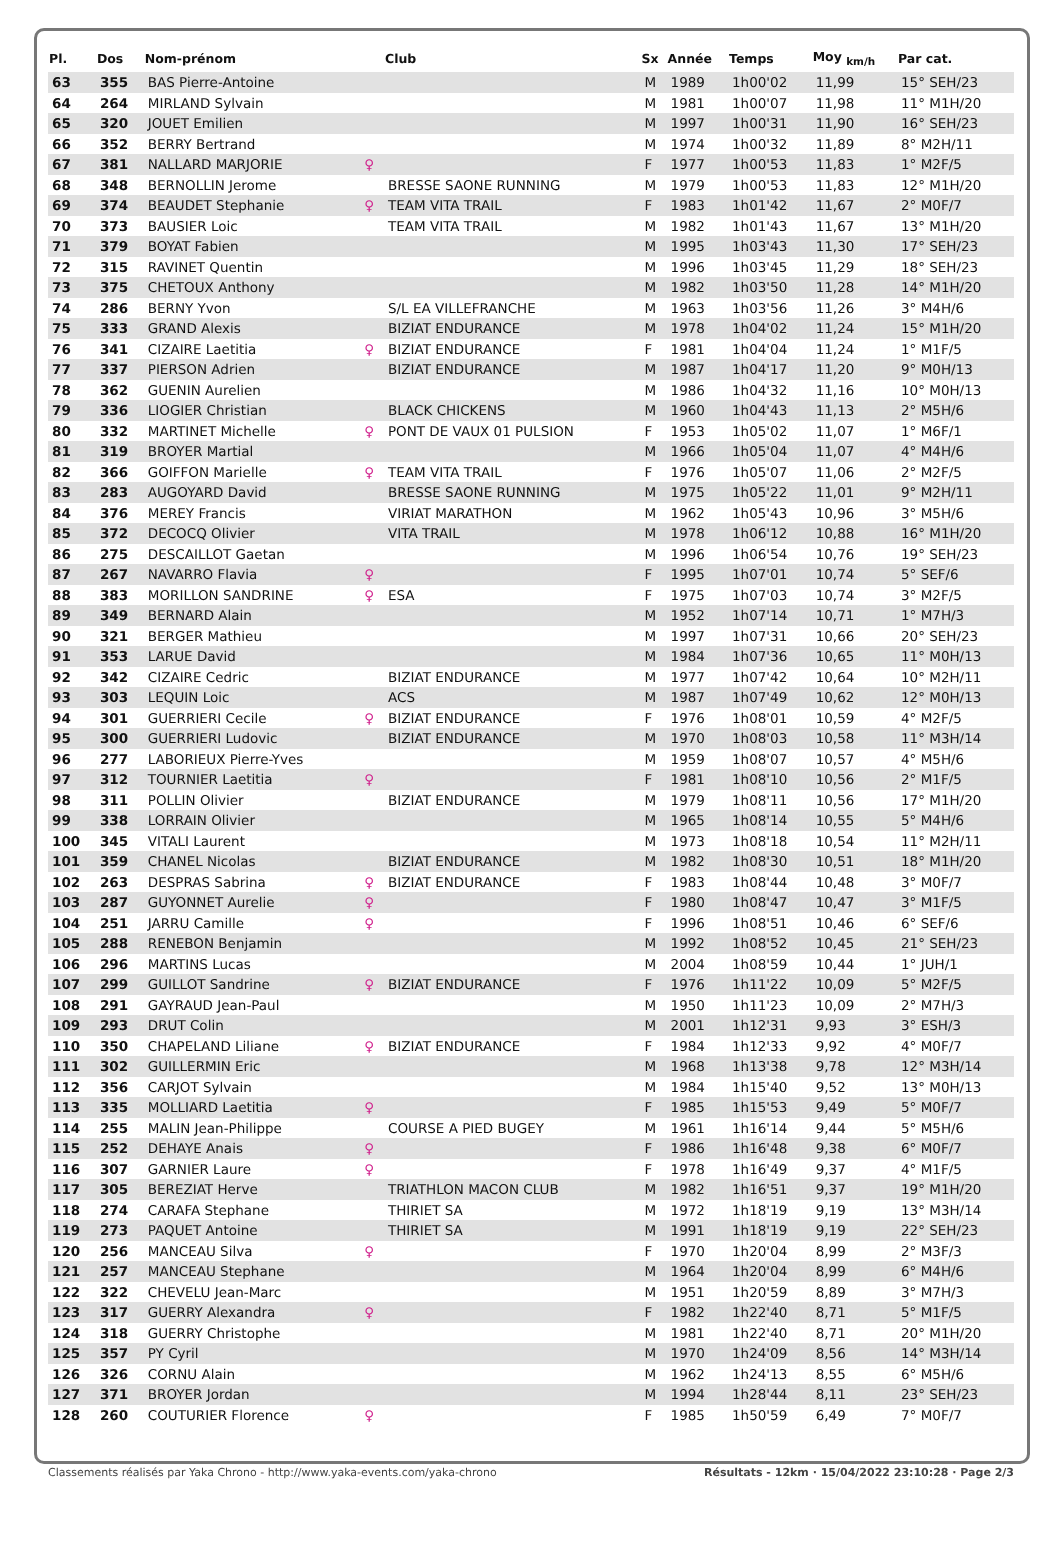| Pl. | Dos | Nom-prénom | | Club | Sx | Année | Temps | Moy <sub>km/h</sub> | Par cat. |
| --- | --- | --- | --- | --- | --- | --- | --- | --- | --- |
| 63 | 355 | BAS Pierre-Antoine | | | M | 1989 | 1h00'02 | 11,99 | 15° SEH/23 |
| 64 | 264 | MIRLAND Sylvain | | | M | 1981 | 1h00'07 | 11,98 | 11° M1H/20 |
| 65 | 320 | JOUET Emilien | | | M | 1997 | 1h00'31 | 11,90 | 16° SEH/23 |
| 66 | 352 | BERRY Bertrand | | | M | 1974 | 1h00'32 | 11,89 | 8° M2H/11 |
| 67 | 381 | NALLARD MARJORIE | ♀ | | F | 1977 | 1h00'53 | 11,83 | 1° M2F/5 |
| 68 | 348 | BERNOLLIN Jerome | | BRESSE SAONE RUNNING | M | 1979 | 1h00'53 | 11,83 | 12° M1H/20 |
| 69 | 374 | BEAUDET Stephanie | ♀ | TEAM VITA TRAIL | F | 1983 | 1h01'42 | 11,67 | 2° M0F/7 |
| 70 | 373 | BAUSIER Loic | | TEAM VITA TRAIL | M | 1982 | 1h01'43 | 11,67 | 13° M1H/20 |
| 71 | 379 | BOYAT Fabien | | | M | 1995 | 1h03'43 | 11,30 | 17° SEH/23 |
| 72 | 315 | RAVINET Quentin | | | M | 1996 | 1h03'45 | 11,29 | 18° SEH/23 |
| 73 | 375 | CHETOUX Anthony | | | M | 1982 | 1h03'50 | 11,28 | 14° M1H/20 |
| 74 | 286 | BERNY Yvon | | S/L EA VILLEFRANCHE | M | 1963 | 1h03'56 | 11,26 | 3° M4H/6 |
| 75 | 333 | GRAND Alexis | | BIZIAT ENDURANCE | M | 1978 | 1h04'02 | 11,24 | 15° M1H/20 |
| 76 | 341 | CIZAIRE Laetitia | ♀ | BIZIAT ENDURANCE | F | 1981 | 1h04'04 | 11,24 | 1° M1F/5 |
| 77 | 337 | PIERSON Adrien | | BIZIAT ENDURANCE | M | 1987 | 1h04'17 | 11,20 | 9° M0H/13 |
| 78 | 362 | GUENIN Aurelien | | | M | 1986 | 1h04'32 | 11,16 | 10° M0H/13 |
| 79 | 336 | LIOGIER Christian | | BLACK CHICKENS | M | 1960 | 1h04'43 | 11,13 | 2° M5H/6 |
| 80 | 332 | MARTINET Michelle | ♀ | PONT DE VAUX 01 PULSION | F | 1953 | 1h05'02 | 11,07 | 1° M6F/1 |
| 81 | 319 | BROYER Martial | | | M | 1966 | 1h05'04 | 11,07 | 4° M4H/6 |
| 82 | 366 | GOIFFON Marielle | ♀ | TEAM VITA TRAIL | F | 1976 | 1h05'07 | 11,06 | 2° M2F/5 |
| 83 | 283 | AUGOYARD David | | BRESSE SAONE RUNNING | M | 1975 | 1h05'22 | 11,01 | 9° M2H/11 |
| 84 | 376 | MEREY Francis | | VIRIAT MARATHON | M | 1962 | 1h05'43 | 10,96 | 3° M5H/6 |
| 85 | 372 | DECOCQ Olivier | | VITA TRAIL | M | 1978 | 1h06'12 | 10,88 | 16° M1H/20 |
| 86 | 275 | DESCAILLOT Gaetan | | | M | 1996 | 1h06'54 | 10,76 | 19° SEH/23 |
| 87 | 267 | NAVARRO Flavia | ♀ | | F | 1995 | 1h07'01 | 10,74 | 5° SEF/6 |
| 88 | 383 | MORILLON SANDRINE | ♀ | ESA | F | 1975 | 1h07'03 | 10,74 | 3° M2F/5 |
| 89 | 349 | BERNARD Alain | | | M | 1952 | 1h07'14 | 10,71 | 1° M7H/3 |
| 90 | 321 | BERGER Mathieu | | | M | 1997 | 1h07'31 | 10,66 | 20° SEH/23 |
| 91 | 353 | LARUE David | | | M | 1984 | 1h07'36 | 10,65 | 11° M0H/13 |
| 92 | 342 | CIZAIRE Cedric | | BIZIAT ENDURANCE | M | 1977 | 1h07'42 | 10,64 | 10° M2H/11 |
| 93 | 303 | LEQUIN Loic | | ACS | M | 1987 | 1h07'49 | 10,62 | 12° M0H/13 |
| 94 | 301 | GUERRIERI Cecile | ♀ | BIZIAT ENDURANCE | F | 1976 | 1h08'01 | 10,59 | 4° M2F/5 |
| 95 | 300 | GUERRIERI Ludovic | | BIZIAT ENDURANCE | M | 1970 | 1h08'03 | 10,58 | 11° M3H/14 |
| 96 | 277 | LABORIEUX Pierre-Yves | | | M | 1959 | 1h08'07 | 10,57 | 4° M5H/6 |
| 97 | 312 | TOURNIER Laetitia | ♀ | | F | 1981 | 1h08'10 | 10,56 | 2° M1F/5 |
| 98 | 311 | POLLIN Olivier | | BIZIAT ENDURANCE | M | 1979 | 1h08'11 | 10,56 | 17° M1H/20 |
| 99 | 338 | LORRAIN Olivier | | | M | 1965 | 1h08'14 | 10,55 | 5° M4H/6 |
| 100 | 345 | VITALI Laurent | | | M | 1973 | 1h08'18 | 10,54 | 11° M2H/11 |
| 101 | 359 | CHANEL Nicolas | | BIZIAT ENDURANCE | M | 1982 | 1h08'30 | 10,51 | 18° M1H/20 |
| 102 | 263 | DESPRAS Sabrina | ♀ | BIZIAT ENDURANCE | F | 1983 | 1h08'44 | 10,48 | 3° M0F/7 |
| 103 | 287 | GUYONNET Aurelie | ♀ | | F | 1980 | 1h08'47 | 10,47 | 3° M1F/5 |
| 104 | 251 | JARRU Camille | ♀ | | F | 1996 | 1h08'51 | 10,46 | 6° SEF/6 |
| 105 | 288 | RENEBON Benjamin | | | M | 1992 | 1h08'52 | 10,45 | 21° SEH/23 |
| 106 | 296 | MARTINS Lucas | | | M | 2004 | 1h08'59 | 10,44 | 1° JUH/1 |
| 107 | 299 | GUILLOT Sandrine | ♀ | BIZIAT ENDURANCE | F | 1976 | 1h11'22 | 10,09 | 5° M2F/5 |
| 108 | 291 | GAYRAUD Jean-Paul | | | M | 1950 | 1h11'23 | 10,09 | 2° M7H/3 |
| 109 | 293 | DRUT Colin | | | M | 2001 | 1h12'31 | 9,93 | 3° ESH/3 |
| 110 | 350 | CHAPELAND Liliane | ♀ | BIZIAT ENDURANCE | F | 1984 | 1h12'33 | 9,92 | 4° M0F/7 |
| 111 | 302 | GUILLERMIN Eric | | | M | 1968 | 1h13'38 | 9,78 | 12° M3H/14 |
| 112 | 356 | CARJOT Sylvain | | | M | 1984 | 1h15'40 | 9,52 | 13° M0H/13 |
| 113 | 335 | MOLLIARD Laetitia | ♀ | | F | 1985 | 1h15'53 | 9,49 | 5° M0F/7 |
| 114 | 255 | MALIN Jean-Philippe | | COURSE A PIED BUGEY | M | 1961 | 1h16'14 | 9,44 | 5° M5H/6 |
| 115 | 252 | DEHAYE Anais | ♀ | | F | 1986 | 1h16'48 | 9,38 | 6° M0F/7 |
| 116 | 307 | GARNIER Laure | ♀ | | F | 1978 | 1h16'49 | 9,37 | 4° M1F/5 |
| 117 | 305 | BEREZIAT Herve | | TRIATHLON MACON CLUB | M | 1982 | 1h16'51 | 9,37 | 19° M1H/20 |
| 118 | 274 | CARAFA Stephane | | THIRIET SA | M | 1972 | 1h18'19 | 9,19 | 13° M3H/14 |
| 119 | 273 | PAQUET Antoine | | THIRIET SA | M | 1991 | 1h18'19 | 9,19 | 22° SEH/23 |
| 120 | 256 | MANCEAU Silva | ♀ | | F | 1970 | 1h20'04 | 8,99 | 2° M3F/3 |
| 121 | 257 | MANCEAU Stephane | | | M | 1964 | 1h20'04 | 8,99 | 6° M4H/6 |
| 122 | 322 | CHEVELU Jean-Marc | | | M | 1951 | 1h20'59 | 8,89 | 3° M7H/3 |
| 123 | 317 | GUERRY Alexandra | ♀ | | F | 1982 | 1h22'40 | 8,71 | 5° M1F/5 |
| 124 | 318 | GUERRY Christophe | | | M | 1981 | 1h22'40 | 8,71 | 20° M1H/20 |
| 125 | 357 | PY Cyril | | | M | 1970 | 1h24'09 | 8,56 | 14° M3H/14 |
| 126 | 326 | CORNU Alain | | | M | 1962 | 1h24'13 | 8,55 | 6° M5H/6 |
| 127 | 371 | BROYER Jordan | | | M | 1994 | 1h28'44 | 8,11 | 23° SEH/23 |
| 128 | 260 | COUTURIER Florence | ♀ | | F | 1985 | 1h50'59 | 6,49 | 7° M0F/7 |
Classements réalisés par Yaka Chrono - http://www.yaka-events.com/yaka-chrono Résultats - 12km · 15/04/2022 23:10:28 · Page 2/3